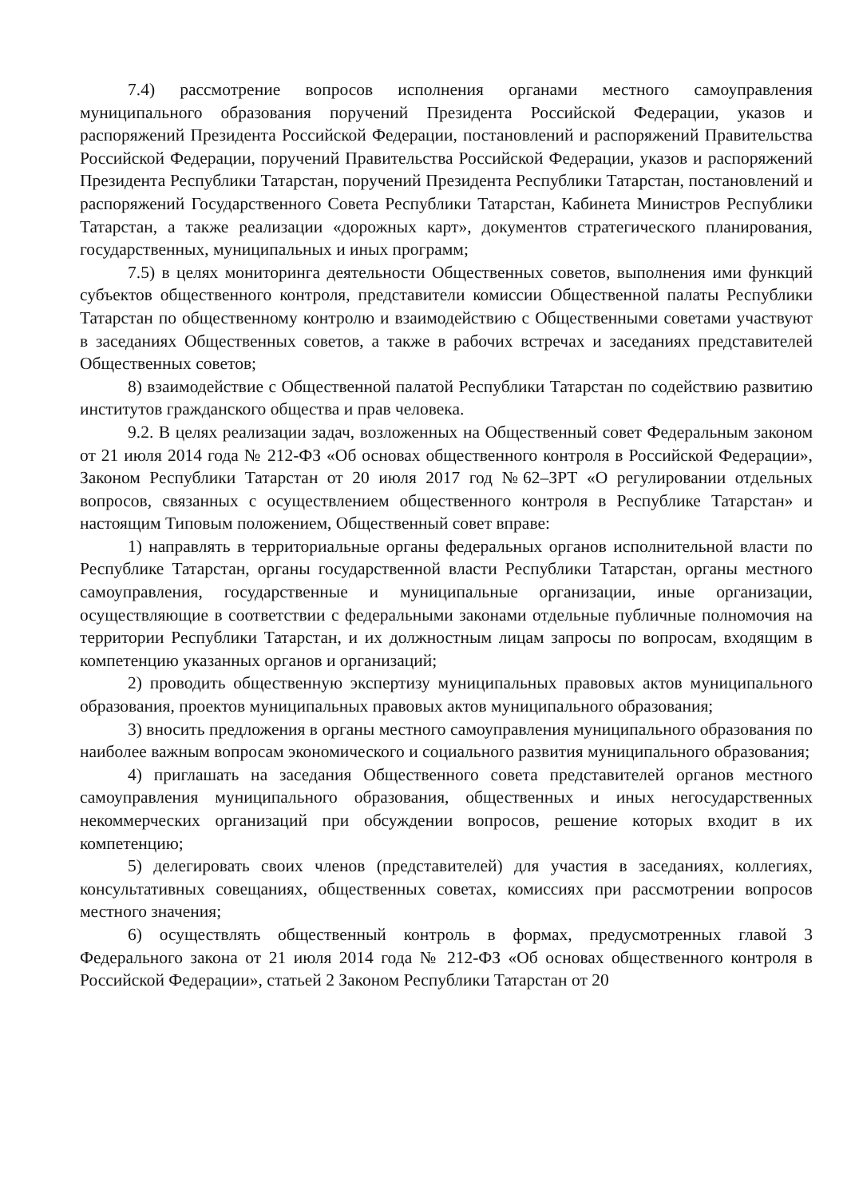7.4) рассмотрение вопросов исполнения органами местного самоуправления муниципального образования поручений Президента Российской Федерации, указов и распоряжений Президента Российской Федерации, постановлений и распоряжений Правительства Российской Федерации, поручений Правительства Российской Федерации, указов и распоряжений Президента Республики Татарстан, поручений Президента Республики Татарстан, постановлений и распоряжений Государственного Совета Республики Татарстан, Кабинета Министров Республики Татарстан, а также реализации «дорожных карт», документов стратегического планирования, государственных, муниципальных и иных программ;
7.5) в целях мониторинга деятельности Общественных советов, выполнения ими функций субъектов общественного контроля, представители комиссии Общественной палаты Республики Татарстан по общественному контролю и взаимодействию с Общественными советами участвуют в заседаниях Общественных советов, а также в рабочих встречах и заседаниях представителей Общественных советов;
8) взаимодействие с Общественной палатой Республики Татарстан по содействию развитию институтов гражданского общества и прав человека.
9.2. В целях реализации задач, возложенных на Общественный совет Федеральным законом от 21 июля 2014 года № 212-ФЗ «Об основах общественного контроля в Российской Федерации», Законом Республики Татарстан от 20 июля 2017 год №62–ЗРТ «О регулировании отдельных вопросов, связанных с осуществлением общественного контроля в Республике Татарстан» и настоящим Типовым положением, Общественный совет вправе:
1) направлять в территориальные органы федеральных органов исполнительной власти по Республике Татарстан, органы государственной власти Республики Татарстан, органы местного самоуправления, государственные и муниципальные организации, иные организации, осуществляющие в соответствии с федеральными законами отдельные публичные полномочия на территории Республики Татарстан, и их должностным лицам запросы по вопросам, входящим в компетенцию указанных органов и организаций;
2) проводить общественную экспертизу муниципальных правовых актов муниципального образования, проектов муниципальных правовых актов муниципального образования;
3) вносить предложения в органы местного самоуправления муниципального образования по наиболее важным вопросам экономического и социального развития муниципального образования;
4) приглашать на заседания Общественного совета представителей органов местного самоуправления муниципального образования, общественных и иных негосударственных некоммерческих организаций при обсуждении вопросов, решение которых входит в их компетенцию;
5) делегировать своих членов (представителей) для участия в заседаниях, коллегиях, консультативных совещаниях, общественных советах, комиссиях при рассмотрении вопросов местного значения;
6) осуществлять общественный контроль в формах, предусмотренных главой 3 Федерального закона от 21 июля 2014 года № 212-ФЗ «Об основах общественного контроля в Российской Федерации», статьей 2 Законом Республики Татарстан от 20